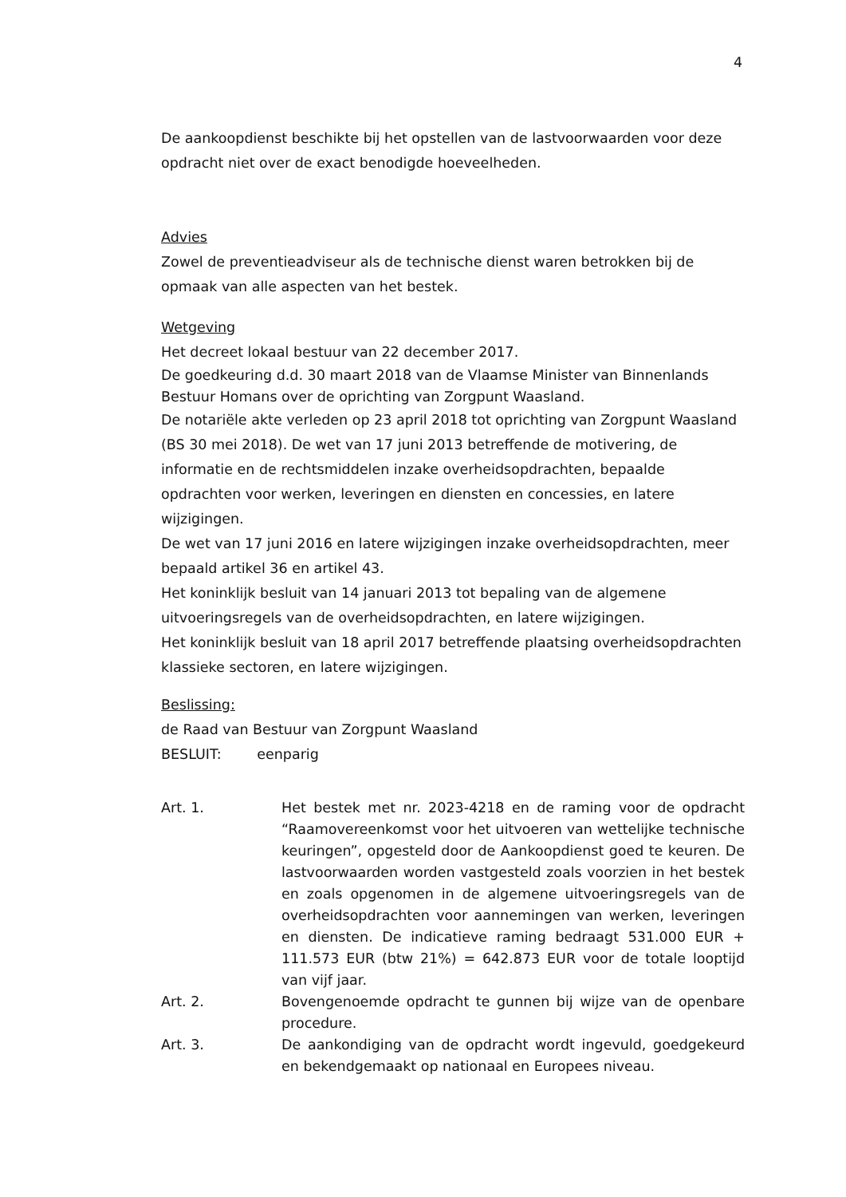4
De aankoopdienst beschikte bij het opstellen van de lastvoorwaarden voor deze opdracht niet over de exact benodigde hoeveelheden.
Advies
Zowel de preventieadviseur als de technische dienst waren betrokken bij de opmaak van alle aspecten van het bestek.
Wetgeving
Het decreet lokaal bestuur van 22 december 2017.
De goedkeuring d.d. 30 maart 2018 van de Vlaamse Minister van Binnenlands Bestuur Homans over de oprichting van Zorgpunt Waasland.
De notariële akte verleden op 23 april 2018 tot oprichting van Zorgpunt Waasland (BS 30 mei 2018). De wet van 17 juni 2013 betreffende de motivering, de informatie en de rechtsmiddelen inzake overheidsopdrachten, bepaalde opdrachten voor werken, leveringen en diensten en concessies, en latere wijzigingen.
De wet van 17 juni 2016 en latere wijzigingen inzake overheidsopdrachten, meer bepaald artikel 36 en artikel 43.
Het koninklijk besluit van 14 januari 2013 tot bepaling van de algemene uitvoeringsregels van de overheidsopdrachten, en latere wijzigingen.
Het koninklijk besluit van 18 april 2017 betreffende plaatsing overheidsopdrachten klassieke sectoren, en latere wijzigingen.
Beslissing:
de Raad van Bestuur van Zorgpunt Waasland
BESLUIT: eenparig
Art. 1. Het bestek met nr. 2023-4218 en de raming voor de opdracht “Raamovereenkomst voor het uitvoeren van wettelijke technische keuringen”, opgesteld door de Aankoopdienst goed te keuren. De lastvoorwaarden worden vastgesteld zoals voorzien in het bestek en zoals opgenomen in de algemene uitvoeringsregels van de overheidsopdrachten voor aannemingen van werken, leveringen en diensten. De indicatieve raming bedraagt 531.000 EUR + 111.573 EUR (btw 21%) = 642.873 EUR voor de totale looptijd van vijf jaar.
Art. 2. Bovengenoemde opdracht te gunnen bij wijze van de openbare procedure.
Art. 3. De aankondiging van de opdracht wordt ingevuld, goedgekeurd en bekendgemaakt op nationaal en Europees niveau.